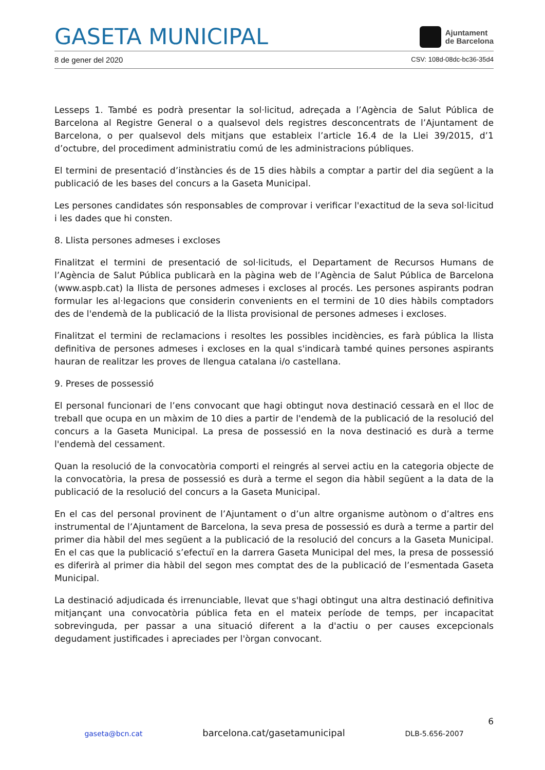GASETA MUNICIPAL
Ajuntament
de Barcelona
8 de gener del 2020 CSV: 108d-08dc-bc36-35d4
Lesseps 1. També es podrà presentar la sol·licitud, adreçada a l’Agència de Salut Pública de Barcelona al Registre General o a qualsevol dels registres desconcentrats de l’Ajuntament de Barcelona, o per qualsevol dels mitjans que estableix l’article 16.4 de la Llei 39/2015, d’1 d’octubre, del procediment administratiu comú de les administracions públiques.
El termini de presentació d’instàncies és de 15 dies hàbils a comptar a partir del dia següent a la publicació de les bases del concurs a la Gaseta Municipal.
Les persones candidates són responsables de comprovar i verificar l'exactitud de la seva sol·licitud i les dades que hi consten.
8. Llista persones admeses i excloses
Finalitzat el termini de presentació de sol·licituds, el Departament de Recursos Humans de l’Agència de Salut Pública publicarà en la pàgina web de l’Agència de Salut Pública de Barcelona (www.aspb.cat) la llista de persones admeses i excloses al procés. Les persones aspirants podran formular les al·legacions que considerin convenients en el termini de 10 dies hàbils comptadors des de l'endemà de la publicació de la llista provisional de persones admeses i excloses.
Finalitzat el termini de reclamacions i resoltes les possibles incidències, es farà pública la llista definitiva de persones admeses i excloses en la qual s'indicarà també quines persones aspirants hauran de realitzar les proves de llengua catalana i/o castellana.
9. Preses de possessió
El personal funcionari de l’ens convocant que hagi obtingut nova destinació cessarà en el lloc de treball que ocupa en un màxim de 10 dies a partir de l'endemà de la publicació de la resolució del concurs a la Gaseta Municipal. La presa de possessió en la nova destinació es durà a terme l'endemà del cessament.
Quan la resolució de la convocatòria comporti el reingrés al servei actiu en la categoria objecte de la convocatòria, la presa de possessió es durà a terme el segon dia hàbil següent a la data de la publicació de la resolució del concurs a la Gaseta Municipal.
En el cas del personal provinent de l’Ajuntament o d’un altre organisme autònom o d’altres ens instrumental de l’Ajuntament de Barcelona, la seva presa de possessió es durà a terme a partir del primer dia hàbil del mes següent a la publicació de la resolució del concurs a la Gaseta Municipal. En el cas que la publicació s’efectuï en la darrera Gaseta Municipal del mes, la presa de possessió es diferirà al primer dia hàbil del segon mes comptat des de la publicació de l’esmentada Gaseta Municipal.
La destinació adjudicada és irrenunciable, llevat que s'hagi obtingut una altra destinació definitiva mitjançant una convocatòria pública feta en el mateix període de temps, per incapacitat sobrevinguda, per passar a una situació diferent a la d'actiu o per causes excepcionals degudament justificades i apreciades per l'òrgan convocant.
6
gaseta@bcn.cat barcelona.cat/gasetamunicipal DLB-5.656-2007